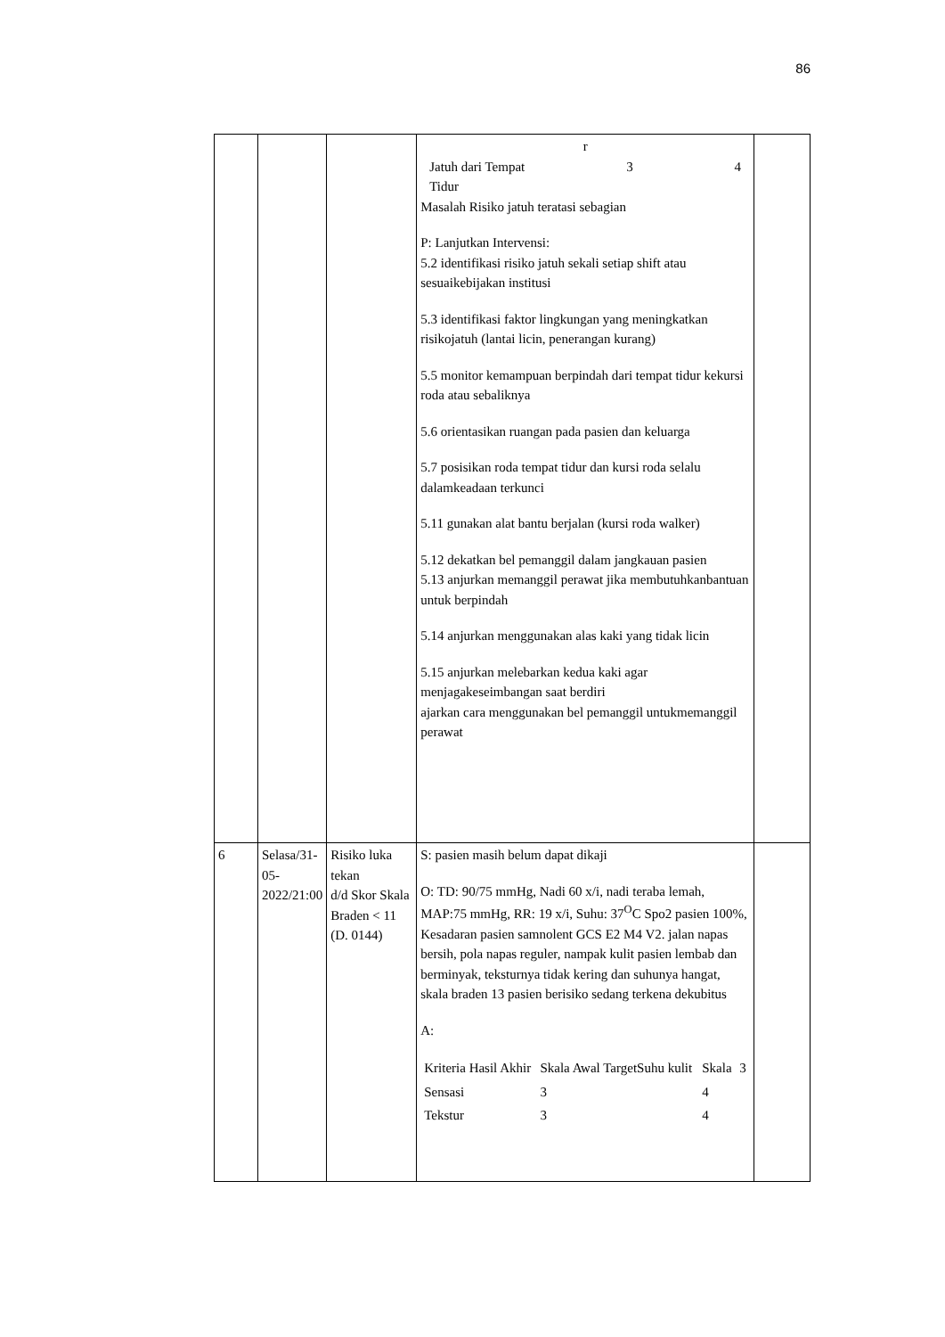86
| | | | r Jatuh dari Tempat Tidur 3 4 Masalah Risiko jatuh teratasi sebagian P: Lanjutkan Intervensi: 5.2 identifikasi risiko jatuh sekali setiap shift atau sesuaikebijakan institusi 5.3 identifikasi faktor lingkungan yang meningkatkan risikojatuh (lantai licin, penerangan kurang) 5.5 monitor kemampuan berpindah dari tempat tidur kekursi roda atau sebaliknya 5.6 orientasikan ruangan pada pasien dan keluarga 5.7 posisikan roda tempat tidur dan kursi roda selalu dalamkeadaan terkunci 5.11 gunakan alat bantu berjalan (kursi roda walker) 5.12 dekatkan bel pemanggil dalam jangkauan pasien 5.13 anjurkan memanggil perawat jika membutuhkanbantuan untuk berpindah 5.14 anjurkan menggunakan alas kaki yang tidak licin 5.15 anjurkan melebarkan kedua kaki agar menjagakeseimbangan saat berdiri ajarkan cara menggunakan bel pemanggil untukmemanggil perawat | |
| 6 | Selasa/31-05-2022/21:00 | Risiko luka tekan d/d Skor Skala Braden < 11 (D. 0144) | S: pasien masih belum dapat dikaji O: TD: 90/75 mmHg, Nadi 60 x/i, nadi teraba lemah, MAP:75 mmHg, RR: 19 x/i, Suhu: 37<sup>O</sup>C Spo2 pasien 100%, Kesadaran pasien samnolent GCS E2 M4 V2. jalan napas bersih, pola napas reguler, nampak kulit pasien lembab dan berminyak, teksturnya tidak kering dan suhunya hangat, skala braden 13 pasien berisiko sedang terkena dekubitus A: / Kriteria Hasil Akhir / Skala Awal TargetSuhu kulit / Skala / 3 / / Sensasi / 3 / 4 / / / Tekstur / 3 / 4 / / | |